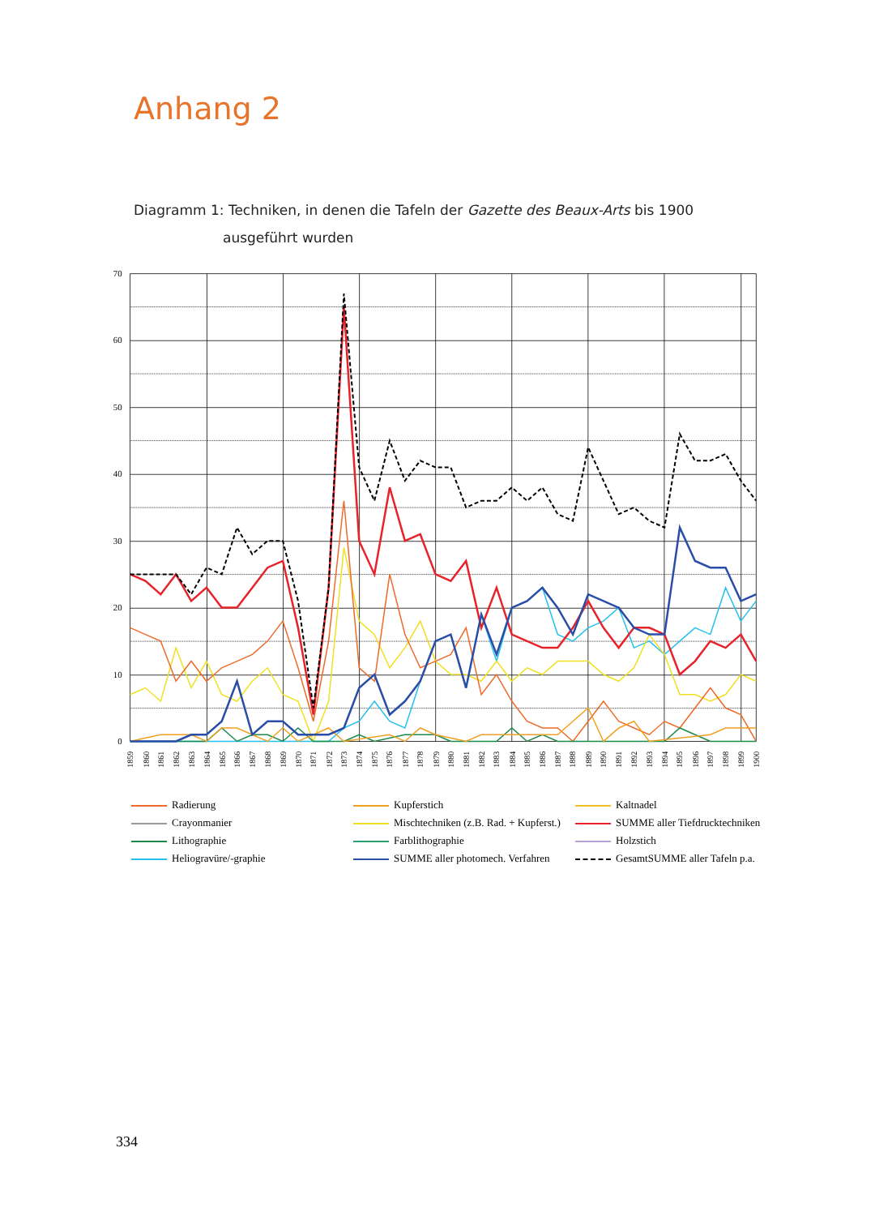Anhang 2
Diagramm 1: Techniken, in denen die Tafeln der Gazette des Beaux-Arts bis 1900
ausgeführt wurden
70
60
50
40
30
20
10
0
1859
1860
1861
1862
1863
1864
1865
1866
1867
1868
1869
1870
1871
1872
1873
1874
1875
1876
1877
1878
1879
1880
1881
1882
1883
1884
1885
1886
1887
1888
1889
1890
1891
1892
1893
1894
1895
1896
1897
1898
1899
1900
| Radierung | Kupferstich | Kaltnadel |
| Crayonmanier | Mischtechniken (z.B. Rad. + Kupferst.) | SUMME aller Tiefdrucktechniken |
| Lithographie | Farblithographie | Holzstich |
| Heliogravüre/-graphie | SUMME aller photomech. Verfahren | GesamtSUMME aller Tafeln p.a. |
334